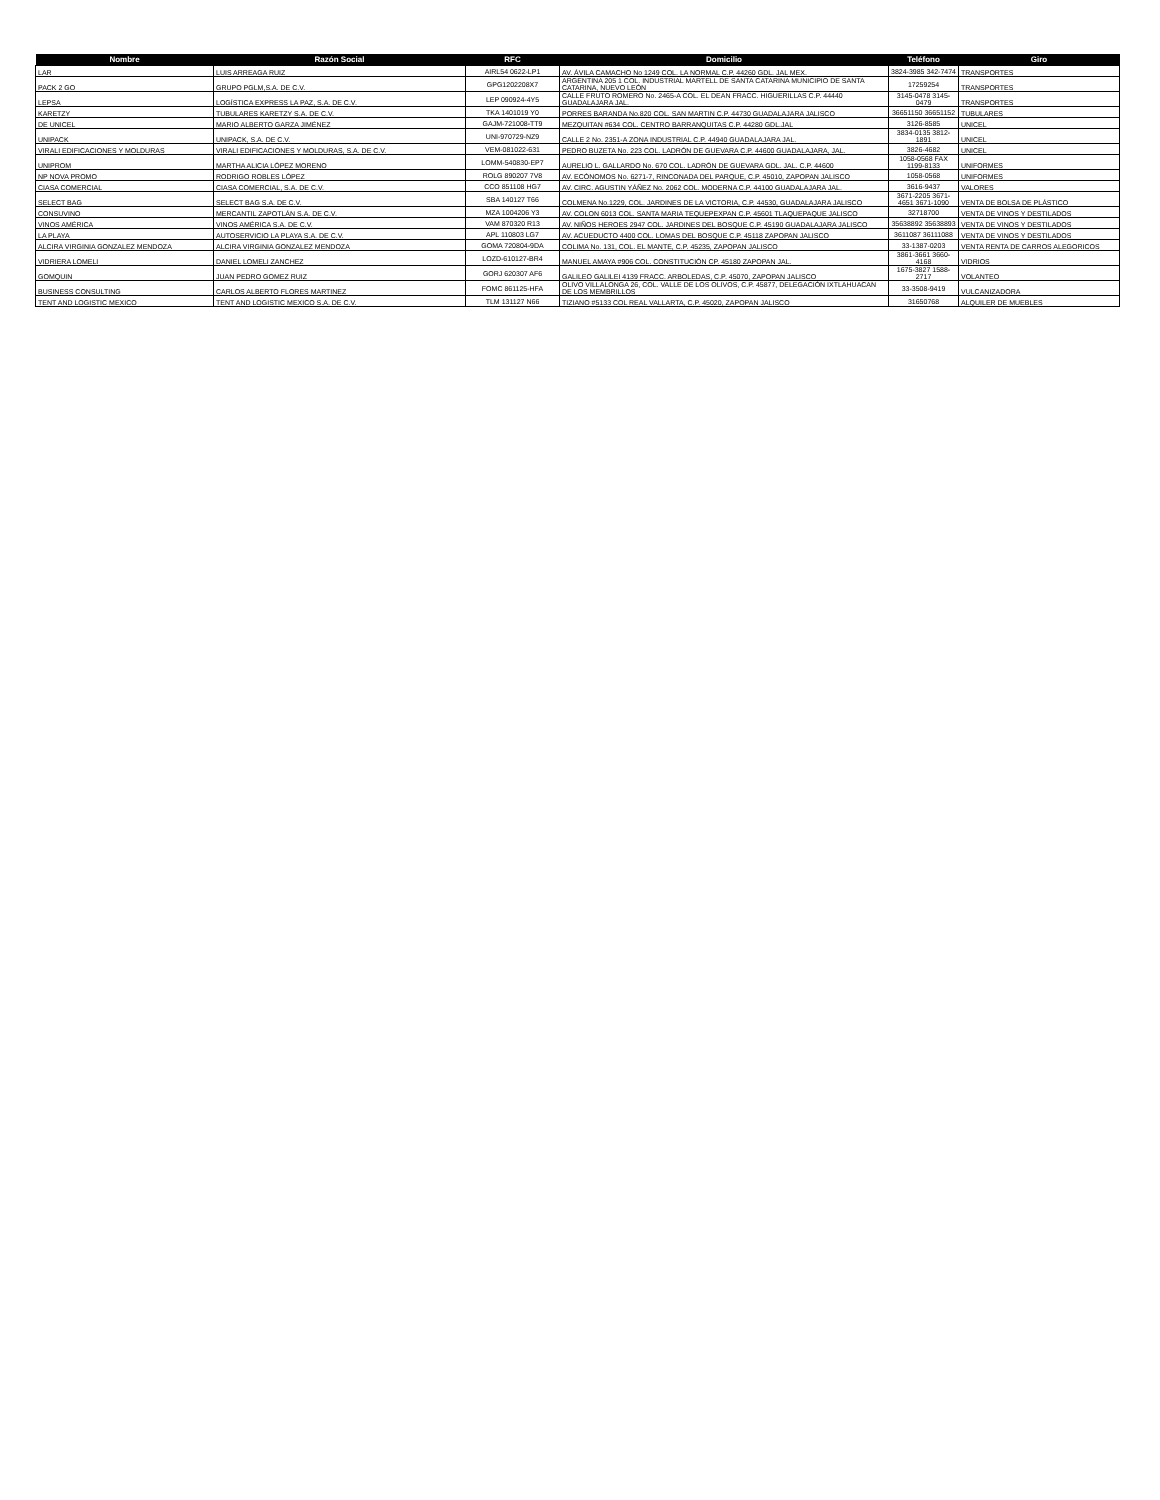| Nombre | Razón Social | RFC | Domicilio | Teléfono | Giro |
| --- | --- | --- | --- | --- | --- |
| LAR | LUIS ARREAGA RUIZ | AIRL54 0622-LP1 | AV. ÁVILA CAMACHO No 1249 COL. LA NORMAL C.P. 44260 GDL. JAL MEX. | 3824-3985 342-7474 | TRANSPORTES |
| PACK 2 GO | GRUPO PGLM,S.A. DE C.V. | GPG1202208X7 | ARGENTINA 205 1 COL. INDUSTRIAL MARTELL DE SANTA CATARINA MUNICIPIO DE SANTA CATARINA, NUEVO LEÓN | 17259254 | TRANSPORTES |
| LEPSA | LOGÍSTICA EXPRESS LA PAZ, S.A. DE C.V. | LEP 090924-4Y5 | CALLE FRUTO ROMERO No. 2465-A COL. EL DEAN FRACC. HIGUERILLAS C.P. 44440 GUADALAJARA JAL. | 3145-0478 3145-0479 | TRANSPORTES |
| KARETZY | TUBULARES KARETZY S.A. DE C.V. | TKA 1401019 Y0 | PORRES BARANDA No.820 COL. SAN MARTIN C.P. 44730 GUADALAJARA JALISCO | 36651150 36651152 | TUBULARES |
| DE UNICEL | MARIO ALBERTO GARZA JIMÉNEZ | GAJM-721008-TT9 | MEZQUITAN #634 COL. CENTRO BARRANQUITAS C.P. 44280 GDL.JAL | 3126-8585 | UNICEL |
| UNIPACK | UNIPACK, S.A. DE C.V. | UNI-970729-NZ9 | CALLE 2 No. 2351-A ZONA INDUSTRIAL C.P. 44940 GUADALAJARA JAL. | 3834-0135 3812-1891 | UNICEL |
| VIRALI EDIFICACIONES Y MOLDURAS | VIRALI EDIFICACIONES Y MOLDURAS, S.A. DE C.V. | VEM-081022-631 | PEDRO BUZETA No. 223 COL. LADRÓN DE GUEVARA C.P. 44600 GUADALAJARA, JAL. | 3826-4682 | UNICEL |
| UNIPROM | MARTHA ALICIA LÓPEZ MORENO | LOMM-540830-EP7 | AURELIO L. GALLARDO No. 670 COL. LADRÓN DE GUEVARA GDL. JAL. C.P. 44600 | 1058-0568 FAX 1199-8133 | UNIFORMES |
| NP NOVA PROMO | RODRIGO ROBLES LÓPEZ | ROLG 890207 7V8 | AV. ECÓNOMOS No. 6271-7, RINCONADA DEL PARQUE, C.P. 45010, ZAPOPAN JALISCO | 1058-0568 | UNIFORMES |
| CIASA COMERCIAL | CIASA COMERCIAL, S.A. DE C.V. | CCO 851108 HG7 | AV. CIRC. AGUSTIN YÁÑEZ No. 2062 COL. MODERNA C.P. 44100 GUADALAJARA JAL. | 3616-9437 | VALORES |
| SELECT BAG | SELECT BAG S.A. DE C.V. | SBA 140127 T66 | COLMENA No.1229, COL. JARDINES DE LA VICTORIA, C.P. 44530, GUADALAJARA JALISCO | 3671-2205 3671-4651 3671-1090 | VENTA DE BOLSA DE PLÁSTICO |
| CONSUVINO | MERCANTIL ZAPOTLÁN S.A. DE C.V. | MZA 1004206 Y3 | AV. COLON 6013 COL. SANTA MARIA TEQUEPEXPAN C.P. 45601 TLAQUEPAQUE JALISCO | 32718700 | VENTA DE VINOS Y DESTILADOS |
| VINOS AMÉRICA | VINOS AMÉRICA S.A. DE C.V. | VAM 870320 R13 | AV. NIÑOS HEROES 2947 COL. JARDINES DEL BOSQUE C.P. 45190 GUADALAJARA JALISCO | 35638892 35638893 | VENTA DE VINOS Y DESTILADOS |
| LA PLAYA | AUTOSERVICIO LA PLAYA S.A. DE C.V. | APL 110803 LG7 | AV. ACUEDUCTO 4400 COL. LOMAS DEL BOSQUE C.P. 45118 ZAPOPAN JALISCO | 3611087 36111088 | VENTA DE VINOS Y DESTILADOS |
| ALCIRA VIRGINIA GONZALEZ MENDOZA | ALCIRA VIRGINIA GONZALEZ MENDOZA | GOMA 720804-9DA | COLIMA No. 131, COL. EL MANTE, C.P. 45235, ZAPOPAN JALISCO | 33-1387-0203 | VENTA RENTA DE CARROS ALEGORICOS |
| VIDRIERA LOMELI | DANIEL LOMELI ZANCHEZ | LOZD-610127-BR4 | MANUEL AMAYA #906 COL. CONSTITUCIÓN CP. 45180 ZAPOPAN JAL. | 3861-3661 3660-4168 | VIDRIOS |
| GOMQUIN | JUAN PEDRO GOMEZ RUIZ | GORJ 620307 AF6 | GALILEO GALILEI 4139 FRACC. ARBOLEDAS, C.P. 45070, ZAPOPAN JALISCO | 1675-3827 1588-2717 | VOLANTEO |
| BUSINESS CONSULTING | CARLOS ALBERTO FLORES MARTINEZ | FOMC 861125-HFA | OLIVO VILLALONGA 26, COL. VALLE DE LOS OLIVOS, C.P. 45877, DELEGACIÓN IXTLAHUACAN DE LOS MEMBRILLOS | 33-3508-9419 | VULCANIZADORA |
| TENT AND LOGISTIC MEXICO | TENT AND LOGISTIC MEXICO S.A. DE C.V. | TLM 131127 N66 | TIZIANO #5133 COL REAL VALLARTA, C.P. 45020, ZAPOPAN JALISCO | 31650768 | ALQUILER DE MUEBLES |